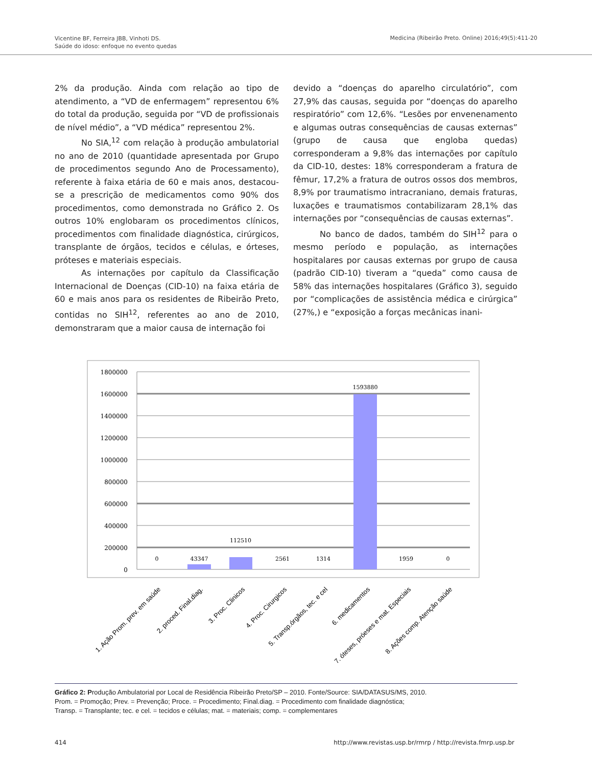Vicentine BF, Ferreira JBB, Vinhoti DS.
Saúde do idoso: enfoque no evento quedas
Medicina (Ribeirão Preto. Online) 2016;49(5):411-20
2% da produção. Ainda com relação ao tipo de atendimento, a “VD de enfermagem” representou 6% do total da produção, seguida por “VD de profissionais de nível médio”, a “VD médica” representou 2%.
No SIA,<sup>12</sup> com relação à produção ambulatorial no ano de 2010 (quantidade apresentada por Grupo de procedimentos segundo Ano de Processamento), referente à faixa etária de 60 e mais anos, destacou-se a prescrição de medicamentos como 90% dos procedimentos, como demonstrada no Gráfico 2. Os outros 10% englobaram os procedimentos clínicos, procedimentos com finalidade diagnóstica, cirúrgicos, transplante de órgãos, tecidos e células, e órteses, próteses e materiais especiais.
As internações por capítulo da Classificação Internacional de Doenças (CID-10) na faixa etária de 60 e mais anos para os residentes de Ribeirão Preto, contidas no SIH<sup>12</sup>, referentes ao ano de 2010, demonstraram que a maior causa de internação foi
devido a “doenças do aparelho circulatório”, com 27,9% das causas, seguida por “doenças do aparelho respiratório” com 12,6%. “Lesões por envenenamento e algumas outras consequências de causas externas” (grupo de causa que engloba quedas) corresponderam a 9,8% das internações por capítulo da CID-10, destes: 18% corresponderam a fratura de fêmur, 17,2% a fratura de outros ossos dos membros, 8,9% por traumatismo intracraniano, demais fraturas, luxações e traumatismos contabilizaram 28,1% das internações por “consequências de causas externas”.
No banco de dados, também do SIH<sup>12</sup> para o mesmo período e população, as internações hospitalares por causas externas por grupo de causa (padrão CID-10) tiveram a “queda” como causa de 58% das internações hospitalares (Gráfico 3), seguido por “complicações de assistência médica e cirúrgica” (27%,) e “exposição a forças mecânicas inani-
1800000
1600000
1400000
1200000
1000000
800000
600000
400000
200000
0
0
43347
112510
2561
1314
1593880
1959
0
1. Ação Prom. prev. em saúde
2. proced. Final.diag.
3. Proc. Clinicos
4. Proc. Cirurgicos
5. Transp.órgãos, tec. e cel
6. medicamentos
7. óteses, próeses e mat. Especiais
8. Ações comp. Atenção saúde
Gráfico 2: Produção Ambulatorial por Local de Residência Ribeirão Preto/SP – 2010. Fonte/Source: SIA/DATASUS/MS, 2010.
Prom. = Promoção; Prev. = Prevenção; Proce. = Procedimento; Final.diag. = Procedimento com finalidade diagnóstica;
Transp. = Transplante; tec. e cel. = tecidos e células; mat. = materiais; comp. = complementares
414 http://www.revistas.usp.br/rmrp / http://revista.fmrp.usp.br